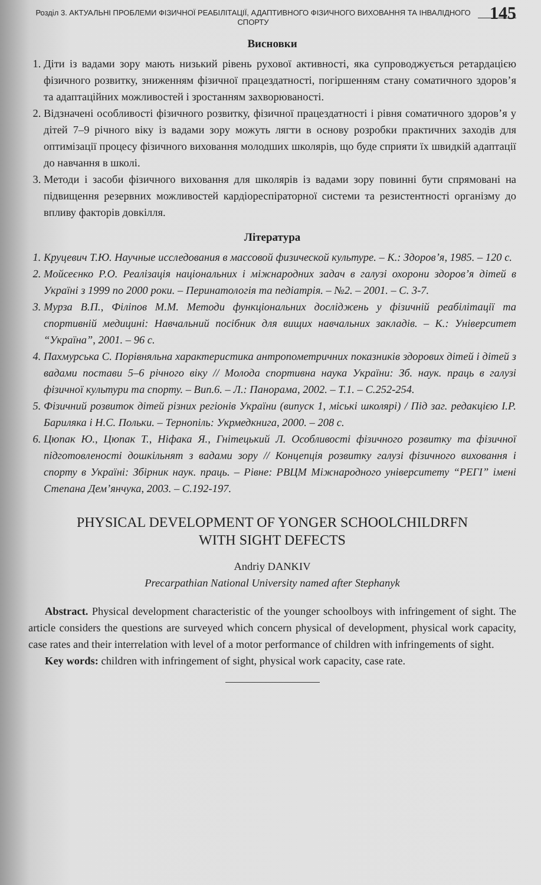Розділ 3. АКТУАЛЬНІ ПРОБЛЕМИ ФІЗИЧНОЇ РЕАБІЛІТАЦІЇ, АДАПТИВНОГО ФІЗИЧНОГО ВИХОВАННЯ ТА ІНВАЛІДНОГО СПОРТУ
145
Висновки
1. Діти із вадами зору мають низький рівень рухової активності, яка супроводжується ретардацією фізичного розвитку, зниженням фізичної працездатності, погіршенням стану соматичного здоров’я та адаптаційних можливостей і зростанням захворюваності.
2. Відзначені особливості фізичного розвитку, фізичної працездатності і рівня соматичного здоров’я у дітей 7–9 річного віку із вадами зору можуть лягти в основу розробки практичних заходів для оптимізації процесу фізичного виховання молодших школярів, що буде сприяти їх швидкій адаптації до навчання в школі.
3. Методи і засоби фізичного виховання для школярів із вадами зору повинні бути спрямовані на підвищення резервних можливостей кардіореспіраторної системи та резистентності організму до впливу факторів довкілля.
Література
1. Круцевич Т.Ю. Научные исследования в массовой физической культуре. – К.: Здоров’я, 1985. – 120 с.
2. Мойсеєнко Р.О. Реалізація національних і міжнародних задач в галузі охорони здоров’я дітей в Україні з 1999 по 2000 роки. – Перинатологія та педіатрія. – №2. – 2001. – С. 3-7.
3. Мурза В.П., Філіпов М.М. Методи функціональних досліджень у фізичній реабілітації та спортивній медицині: Навчальний посібник для вищих навчальних закладів. – К.: Університет “Україна”, 2001. – 96 с.
4. Пахмурська С. Порівняльна характеристика антропометричних показників здорових дітей і дітей з вадами постави 5–6 річного віку // Молода спортивна наука України: Зб. наук. праць в галузі фізичної культури та спорту. – Вип.6. – Л.: Панорама, 2002. – Т.1. – С.252-254.
5. Фізичний розвиток дітей різних регіонів України (випуск 1, міські школярі) / Під заг. редакцією І.Р. Бариляка і Н.С. Польки. – Тернопіль: Укрмедкнига, 2000. – 208 с.
6. Цюпак Ю., Цюпак Т., Ніфака Я., Гнітецький Л. Особливості фізичного розвитку та фізичної підготовленості дошкільнят з вадами зору // Концепція розвитку галузі фізичного виховання і спорту в Україні: Збірник наук. праць. – Рівне: РВЦМ Міжнародного університету “РЕГІ” імені Степана Дем’янчука, 2003. – С.192-197.
PHYSICAL DEVELOPMENT OF YONGER SCHOOLCHILDRFN
WITH SIGHT DEFECTS
Andriy DANKIV
Precarpathian National University named after Stephanyk
Abstract. Physical development characteristic of the younger schoolboys with infringement of sight. The article considers the questions are surveyed which concern physical of development, physical work capacity, case rates and their interrelation with level of a motor performance of children with infringements of sight.
Key words: children with infringement of sight, physical work capacity, case rate.